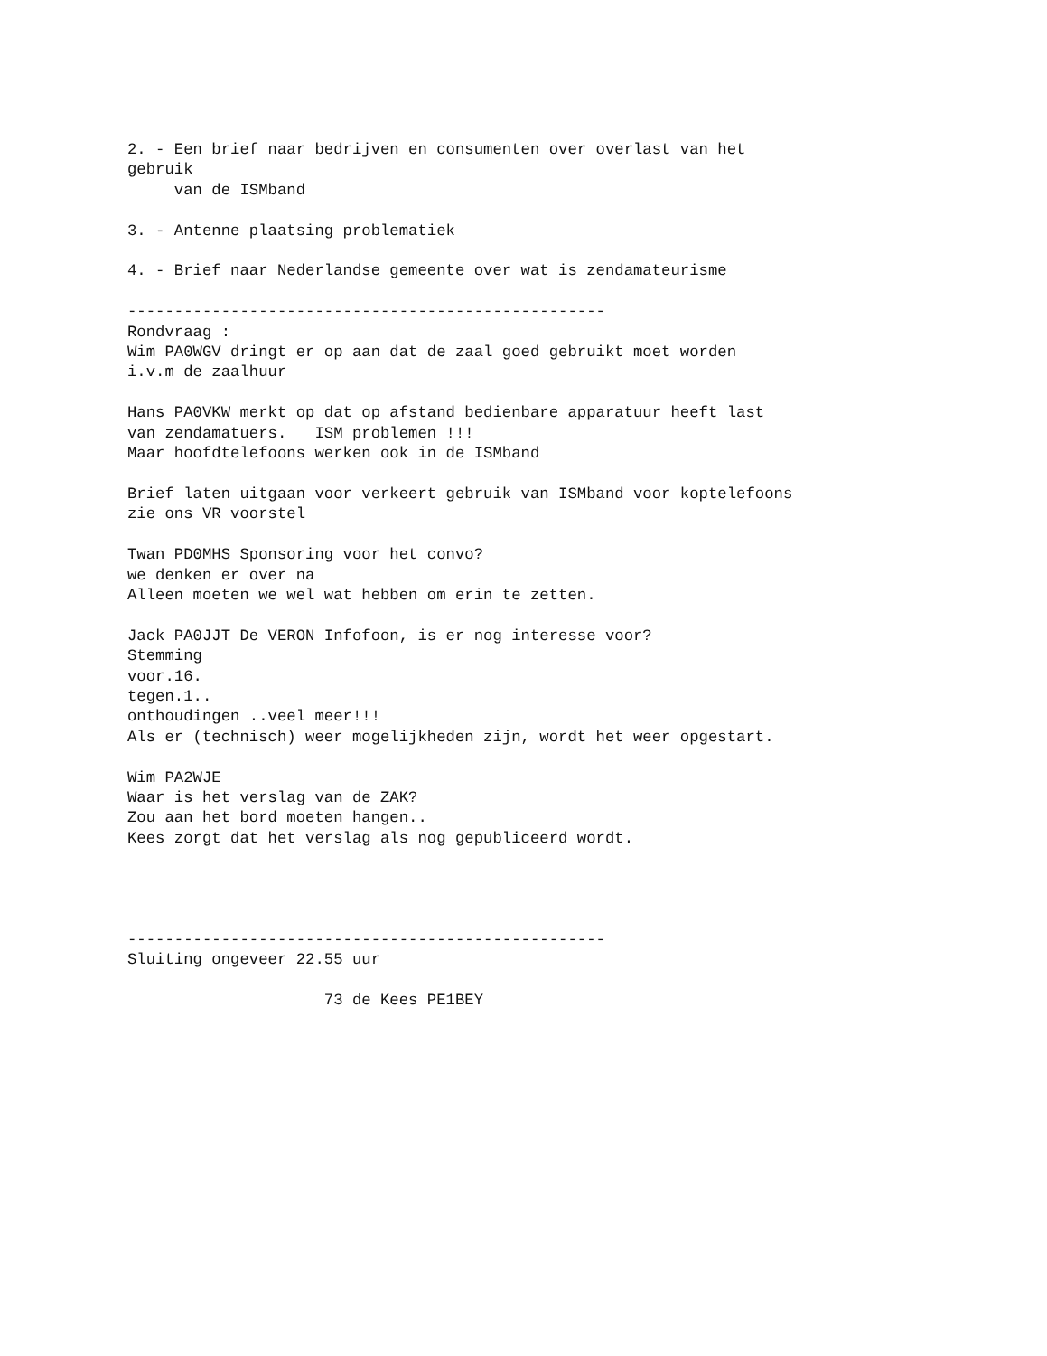2. - Een brief naar bedrijven en consumenten over overlast van het
gebruik
     van de ISMband

3. - Antenne plaatsing problematiek

4. - Brief naar Nederlandse gemeente over wat is zendamateurisme

---------------------------------------------------
Rondvraag :
Wim PA0WGV dringt er op aan dat de zaal goed gebruikt moet worden
i.v.m de zaalhuur

Hans PA0VKW merkt op dat op afstand bedienbare apparatuur heeft last
van zendamatuers.   ISM problemen !!!
Maar hoofdtelefoons werken ook in de ISMband

Brief laten uitgaan voor verkeert gebruik van ISMband voor koptelefoons
zie ons VR voorstel

Twan PD0MHS Sponsoring voor het convo?
we denken er over na
Alleen moeten we wel wat hebben om erin te zetten.

Jack PA0JJT De VERON Infofoon, is er nog interesse voor?
Stemming
voor.16.
tegen.1..
onthoudingen ..veel meer!!!
Als er (technisch) weer mogelijkheden zijn, wordt het weer opgestart.

Wim PA2WJE
Waar is het verslag van de ZAK?
Zou aan het bord moeten hangen..
Kees zorgt dat het verslag als nog gepubliceerd wordt.




---------------------------------------------------
Sluiting ongeveer 22.55 uur

                     73 de Kees PE1BEY